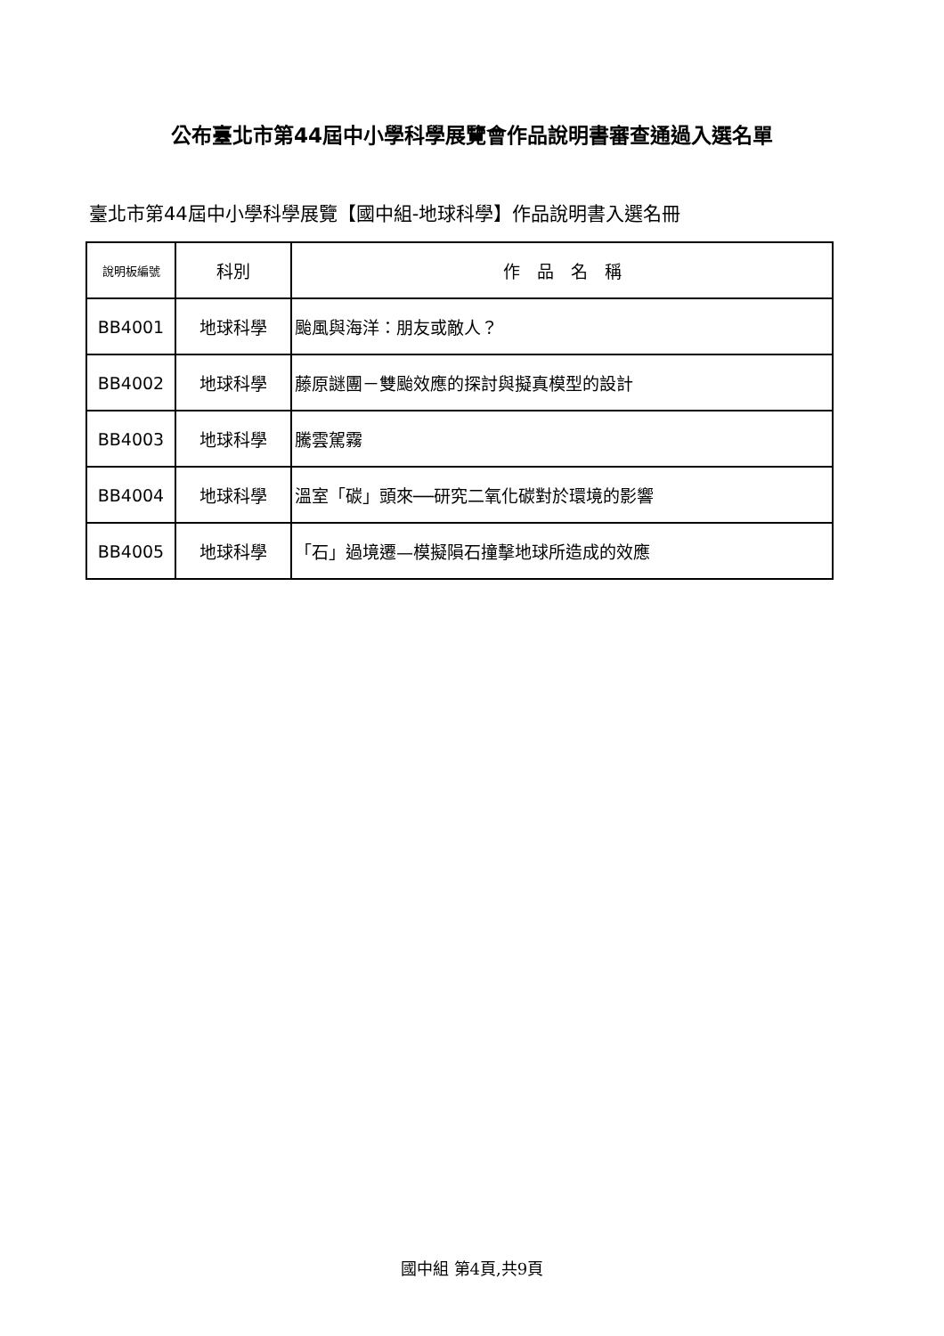公布臺北市第44屆中小學科學展覽會作品說明書審查通過入選名單
臺北市第44屆中小學科學展覽【國中組-地球科學】作品說明書入選名冊
| 說明板編號 | 科別 | 作 品 名 稱 |
| --- | --- | --- |
| BB4001 | 地球科學 | 颱風與海洋：朋友或敵人？ |
| BB4002 | 地球科學 | 藤原謎團－雙颱效應的探討與擬真模型的設計 |
| BB4003 | 地球科學 | 騰雲駕霧 |
| BB4004 | 地球科學 | 溫室「碳」頭來──研究二氧化碳對於環境的影響 |
| BB4005 | 地球科學 | 「石」過境遷—模擬隕石撞擊地球所造成的效應 |
國中組 第4頁,共9頁